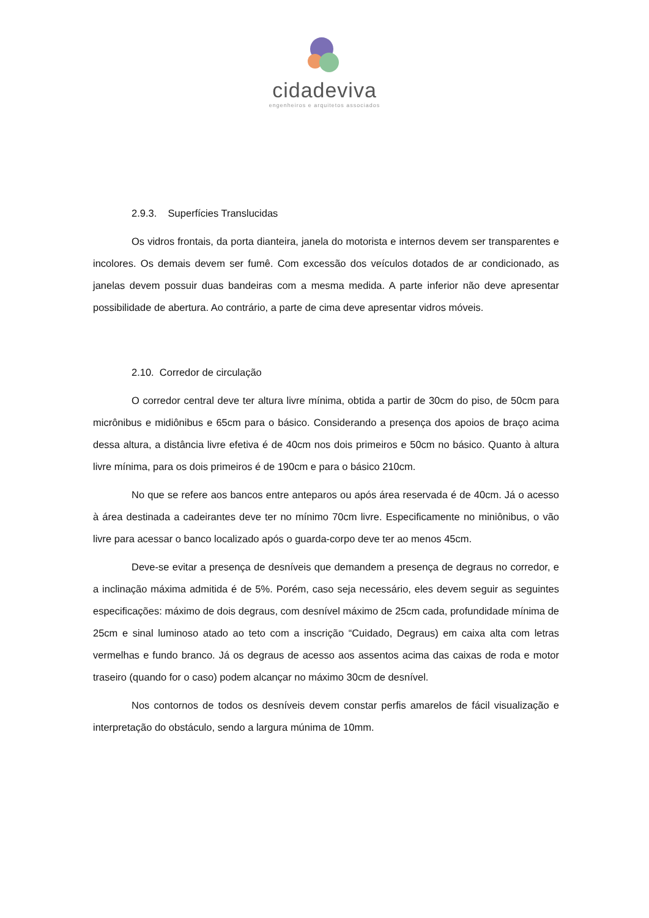cidadeviva
engenheiros e arquitetos associados
2.9.3. Superfícies Translucidas
Os vidros frontais, da porta dianteira, janela do motorista e internos devem ser transparentes e incolores. Os demais devem ser fumê. Com excessão dos veículos dotados de ar condicionado, as janelas devem possuir duas bandeiras com a mesma medida. A parte inferior não deve apresentar possibilidade de abertura. Ao contrário, a parte de cima deve apresentar vidros móveis.
2.10. Corredor de circulação
O corredor central deve ter altura livre mínima, obtida a partir de 30cm do piso, de 50cm para micrônibus e midiônibus e 65cm para o básico. Considerando a presença dos apoios de braço acima dessa altura, a distância livre efetiva é de 40cm nos dois primeiros e 50cm no básico. Quanto à altura livre mínima, para os dois primeiros é de 190cm e para o básico 210cm.
No que se refere aos bancos entre anteparos ou após área reservada é de 40cm. Já o acesso à área destinada a cadeirantes deve ter no mínimo 70cm livre. Especificamente no miniônibus, o vão livre para acessar o banco localizado após o guarda-corpo deve ter ao menos 45cm.
Deve-se evitar a presença de desníveis que demandem a presença de degraus no corredor, e a inclinação máxima admitida é de 5%. Porém, caso seja necessário, eles devem seguir as seguintes especificações: máximo de dois degraus, com desnível máximo de 25cm cada, profundidade mínima de 25cm e sinal luminoso atado ao teto com a inscrição “Cuidado, Degraus) em caixa alta com letras vermelhas e fundo branco. Já os degraus de acesso aos assentos acima das caixas de roda e motor traseiro (quando for o caso) podem alcançar no máximo 30cm de desnível.
Nos contornos de todos os desníveis devem constar perfis amarelos de fácil visualização e interpretação do obstáculo, sendo a largura múnima de 10mm.